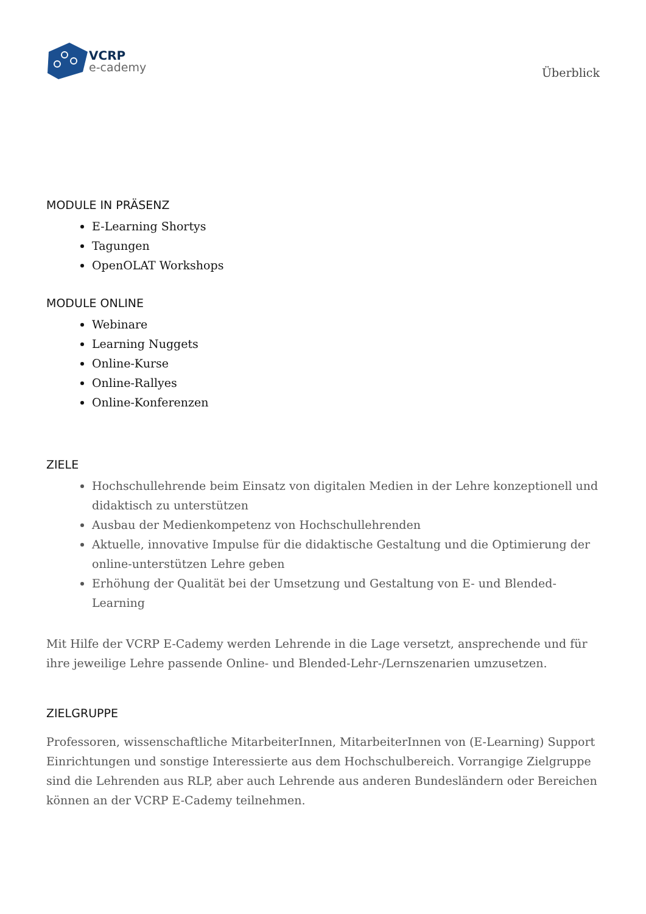VCRP
e-cademy
Überblick
MODULE IN PRÄSENZ
E-Learning Shortys
Tagungen
OpenOLAT Workshops
MODULE ONLINE
Webinare
Learning Nuggets
Online-Kurse
Online-Rallyes
Online-Konferenzen
ZIELE
Hochschullehrende beim Einsatz von digitalen Medien in der Lehre konzeptionell und didaktisch zu unterstützen
Ausbau der Medienkompetenz von Hochschullehrenden
Aktuelle, innovative Impulse für die didaktische Gestaltung und die Optimierung der online-unterstützen Lehre geben
Erhöhung der Qualität bei der Umsetzung und Gestaltung von E- und Blended-Learning
Mit Hilfe der VCRP E-Cademy werden Lehrende in die Lage versetzt, ansprechende und für ihre jeweilige Lehre passende Online- und Blended-Lehr-/Lernszenarien umzusetzen.
ZIELGRUPPE
Professoren, wissenschaftliche MitarbeiterInnen, MitarbeiterInnen von (E-Learning) Support Einrichtungen und sonstige Interessierte aus dem Hochschulbereich. Vorrangige Zielgruppe sind die Lehrenden aus RLP, aber auch Lehrende aus anderen Bundesländern oder Bereichen können an der VCRP E-Cademy teilnehmen.